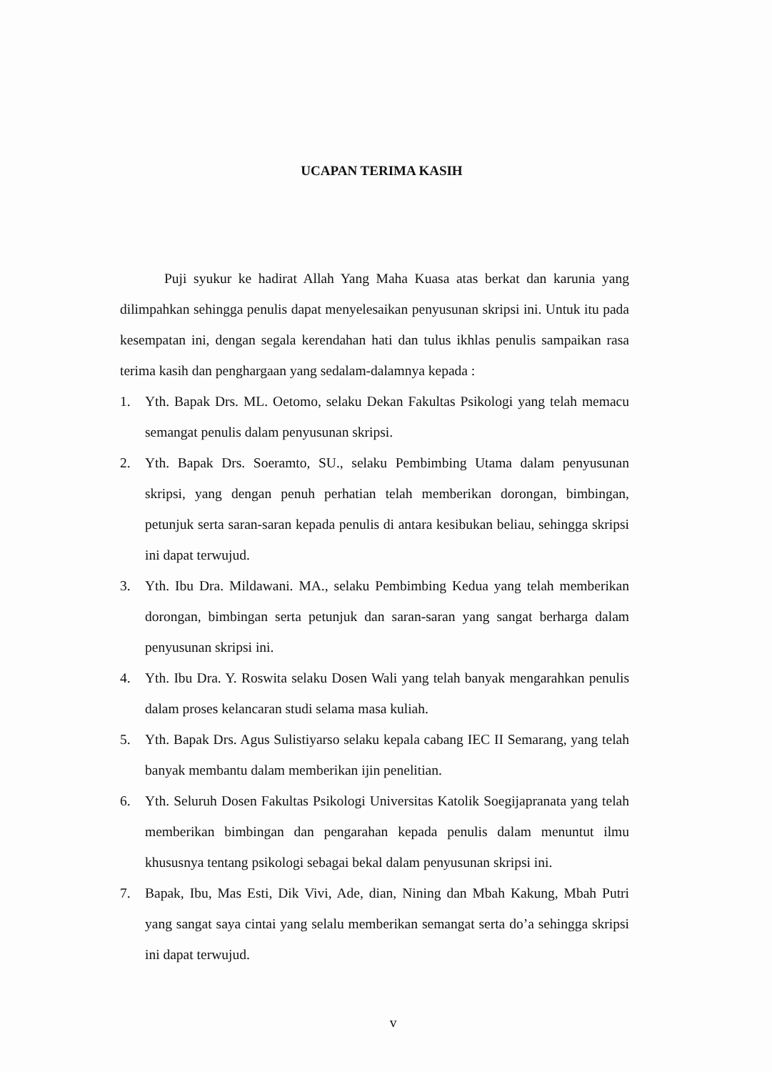UCAPAN TERIMA KASIH
Puji syukur ke hadirat Allah Yang Maha Kuasa atas berkat dan karunia yang dilimpahkan sehingga penulis dapat menyelesaikan penyusunan skripsi ini. Untuk itu pada kesempatan ini, dengan segala kerendahan hati dan tulus ikhlas penulis sampaikan rasa terima kasih dan penghargaan yang sedalam-dalamnya kepada :
1. Yth. Bapak Drs. ML. Oetomo, selaku Dekan Fakultas Psikologi yang telah memacu semangat penulis dalam penyusunan skripsi.
2. Yth. Bapak Drs. Soeramto, SU., selaku Pembimbing Utama dalam penyusunan skripsi, yang dengan penuh perhatian telah memberikan dorongan, bimbingan, petunjuk serta saran-saran kepada penulis di antara kesibukan beliau, sehingga skripsi ini dapat terwujud.
3. Yth. Ibu Dra. Mildawani. MA., selaku Pembimbing Kedua yang telah memberikan dorongan, bimbingan serta petunjuk dan saran-saran yang sangat berharga dalam penyusunan skripsi ini.
4. Yth. Ibu Dra. Y. Roswita selaku Dosen Wali yang telah banyak mengarahkan penulis dalam proses kelancaran studi selama masa kuliah.
5. Yth. Bapak Drs. Agus Sulistiyarso selaku kepala cabang IEC II Semarang, yang telah banyak membantu dalam memberikan ijin penelitian.
6. Yth. Seluruh Dosen Fakultas Psikologi Universitas Katolik Soegijapranata yang telah memberikan bimbingan dan pengarahan kepada penulis dalam menuntut ilmu khususnya tentang psikologi sebagai bekal dalam penyusunan skripsi ini.
7. Bapak, Ibu, Mas Esti, Dik Vivi, Ade, dian, Nining dan Mbah Kakung, Mbah Putri yang sangat saya cintai yang selalu memberikan semangat serta do’a sehingga skripsi ini dapat terwujud.
v